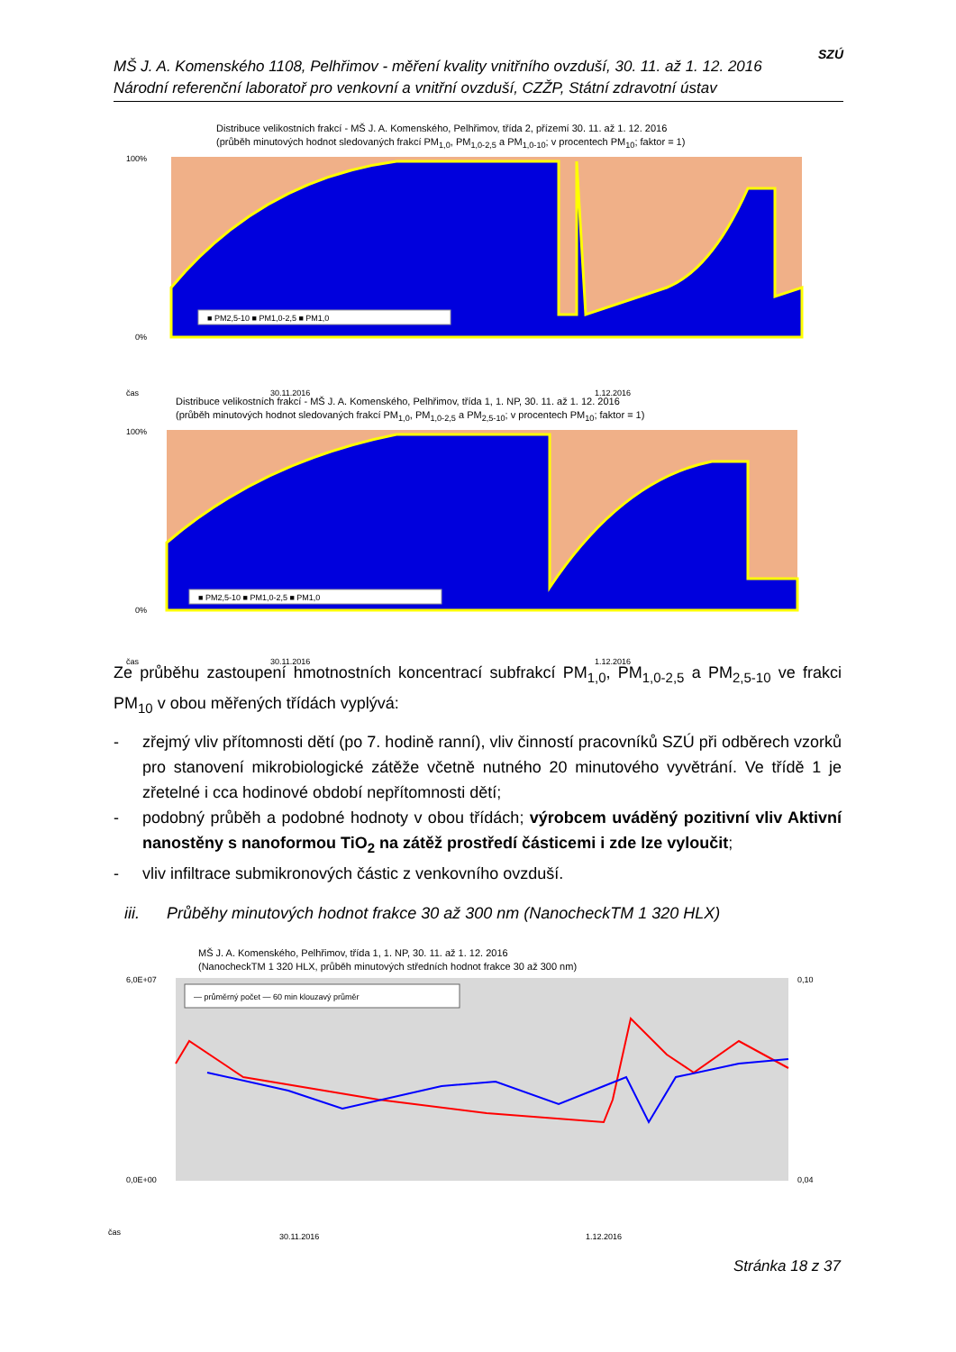MŠ J. A. Komenského 1108, Pelhřimov - měření kvality vnitřního ovzduší, 30. 11. až 1. 12. 2016
Národní referenční laboratoř pro venkovní a vnitřní ovzduší, CZŽP, Státní zdravotní ústav
SZÚ
Distribuce velikostních frakcí - MŠ J. A. Komenského, Pelhřimov, třída 2, přízemí 30. 11. až 1. 12. 2016
(průběh minutových hodnot sledovaných frakcí PM<sub>1,0</sub>, PM<sub>1,0-2,5</sub> a PM<sub>1,0-10</sub>; v procentech PM<sub>10</sub>; faktor = 1)
■ PM2,5-10 ■ PM1,0-2,5 ■ PM1,0
100%
0%
čas
30.11.2016
1.12.2016
Distribuce velikostních frakcí - MŠ J. A. Komenského, Pelhřimov, třída 1, 1. NP, 30. 11. až 1. 12. 2016
(průběh minutových hodnot sledovaných frakcí PM<sub>1,0</sub>, PM<sub>1,0-2,5</sub> a PM<sub>2,5-10</sub>; v procentech PM<sub>10</sub>; faktor = 1)
■ PM2,5-10 ■ PM1,0-2,5 ■ PM1,0
100%
0%
čas
30.11.2016
1.12.2016
Ze průběhu zastoupení hmotnostních koncentrací subfrakcí PM<sub>1,0</sub>, PM<sub>1,0-2,5</sub> a PM<sub>2,5-10</sub> ve frakci PM<sub>10</sub> v obou měřených třídách vyplývá:
- zřejmý vliv přítomnosti dětí (po 7. hodině ranní), vliv činností pracovníků SZÚ při odběrech vzorků pro stanovení mikrobiologické zátěže včetně nutného 20 minutového vyvětrání. Ve třídě 1 je zřetelné i cca hodinové období nepřítomnosti dětí;
- podobný průběh a podobné hodnoty v obou třídách; výrobcem uváděný pozitivní vliv Aktivní nanostěny s nanoformou TiO<sub>2</sub> na zátěž prostředí částicemi i zde lze vyloučit;
- vliv infiltrace submikronových částic z venkovního ovzduší.
iii. Průběhy minutových hodnot frakce 30 až 300 nm (NanocheckTM 1 320 HLX)
MŠ J. A. Komenského, Pelhřimov, třída 1, 1. NP, 30. 11. až 1. 12. 2016
(NanocheckTM 1 320 HLX, průběh minutových středních hodnot frakce 30 až 300 nm)
— průměrný počet — 60 min klouzavý průměr
6,0E+07
0,0E+00
0,10
0,04
čas
30.11.2016
1.12.2016
Stránka 18 z 37